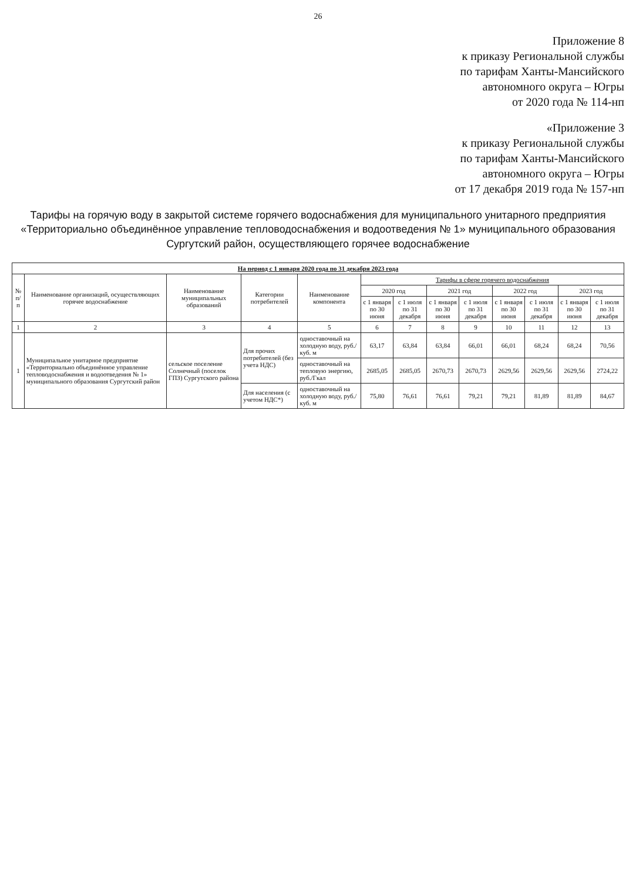26
Приложение 8
к приказу Региональной службы
по тарифам Ханты-Мансийского
автономного округа – Югры
от 2020 года № 114-нп
«Приложение 3
к приказу Региональной службы
по тарифам Ханты-Мансийского
автономного округа – Югры
от 17 декабря 2019 года № 157-нп
Тарифы на горячую воду в закрытой системе горячего водоснабжения для муниципального унитарного предприятия «Территориально объединённое управление тепловодоснабжения и водоотведения № 1» муниципального образования Сургутский район, осуществляющего горячее водоснабжение
| На период с 1 января 2020 года по 31 декабря 2023 года | | | | | | | | | | | | |
| --- | --- | --- | --- | --- | --- | --- | --- | --- | --- | --- | --- | --- |
| № п/п | Наименование организаций, осуществляющих горячее водоснабжение | Наименование муниципальных образований | Категории потребителей | Наименование компонента | Тарифы в сфере горячего водоснабжения | | | | | | | |
| | | | | | 2020 год | | 2021 год | | 2022 год | | 2023 год | |
| | | | | | с 1 января по 30 июня | с 1 июля по 31 декабря | с 1 января по 30 июня | с 1 июля по 31 декабря | с 1 января по 30 июня | с 1 июля по 31 декабря | с 1 января по 30 июня | с 1 июля по 31 декабря |
| 1 | 2 | 3 | 4 | 5 | 6 | 7 | 8 | 9 | 10 | 11 | 12 | 13 |
| 1 | Муниципальное унитарное предприятие «Территориально объединённое управление тепловодоснабжения и водоотведения № 1» муниципального образования Сургутский район | сельское поселение Солнечный (поселок ГПЗ) Сургутского района | Для прочих потребителей (без учета НДС) | одноставочный на холодную воду, руб./куб. м | 63,17 | 63,84 | 63,84 | 66,01 | 66,01 | 68,24 | 68,24 | 70,56 |
| | | | | одноставочный на тепловую энергию, руб./Гкал | 2685,05 | 2685,05 | 2670,73 | 2670,73 | 2629,56 | 2629,56 | 2629,56 | 2724,22 |
| | | | Для населения (с учетом НДС*) | одноставочный на холодную воду, руб./куб. м | 75,80 | 76,61 | 76,61 | 79,21 | 79,21 | 81,89 | 81,89 | 84,67 |